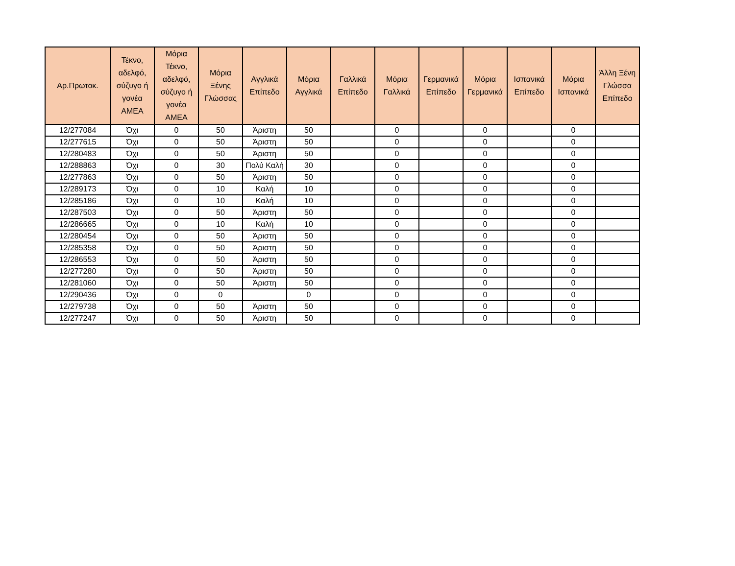| Αρ.Πρωτοκ. | Τέκνο, αδελφό, σύζυγο ή γονέα ΑΜΕΑ | Μόρια Τέκνο, αδελφό, σύζυγο ή γονέα ΑΜΕΑ | Μόρια Ξένης Γλώσσας | Αγγλικά Επίπεδο | Μόρια Αγγλικά | Γαλλικά Επίπεδο | Μόρια Γαλλικά | Γερμανικά Επίπεδο | Μόρια Γερμανικά | Ισπανικά Επίπεδο | Μόρια Ισπανικά | Άλλη Ξένη Γλώσσα Επίπεδο |
| --- | --- | --- | --- | --- | --- | --- | --- | --- | --- | --- | --- | --- |
| 12/277084 | Όχι | 0 | 50 | Άριστη | 50 | | 0 | | 0 | | 0 | |
| 12/277615 | Όχι | 0 | 50 | Άριστη | 50 | | 0 | | 0 | | 0 | |
| 12/280483 | Όχι | 0 | 50 | Άριστη | 50 | | 0 | | 0 | | 0 | |
| 12/288863 | Όχι | 0 | 30 | Πολύ Καλή | 30 | | 0 | | 0 | | 0 | |
| 12/277863 | Όχι | 0 | 50 | Άριστη | 50 | | 0 | | 0 | | 0 | |
| 12/289173 | Όχι | 0 | 10 | Καλή | 10 | | 0 | | 0 | | 0 | |
| 12/285186 | Όχι | 0 | 10 | Καλή | 10 | | 0 | | 0 | | 0 | |
| 12/287503 | Όχι | 0 | 50 | Άριστη | 50 | | 0 | | 0 | | 0 | |
| 12/286665 | Όχι | 0 | 10 | Καλή | 10 | | 0 | | 0 | | 0 | |
| 12/280454 | Όχι | 0 | 50 | Άριστη | 50 | | 0 | | 0 | | 0 | |
| 12/285358 | Όχι | 0 | 50 | Άριστη | 50 | | 0 | | 0 | | 0 | |
| 12/286553 | Όχι | 0 | 50 | Άριστη | 50 | | 0 | | 0 | | 0 | |
| 12/277280 | Όχι | 0 | 50 | Άριστη | 50 | | 0 | | 0 | | 0 | |
| 12/281060 | Όχι | 0 | 50 | Άριστη | 50 | | 0 | | 0 | | 0 | |
| 12/290436 | Όχι | 0 | 0 | | 0 | | 0 | | 0 | | 0 | |
| 12/279738 | Όχι | 0 | 50 | Άριστη | 50 | | 0 | | 0 | | 0 | |
| 12/277247 | Όχι | 0 | 50 | Άριστη | 50 | | 0 | | 0 | | 0 | |